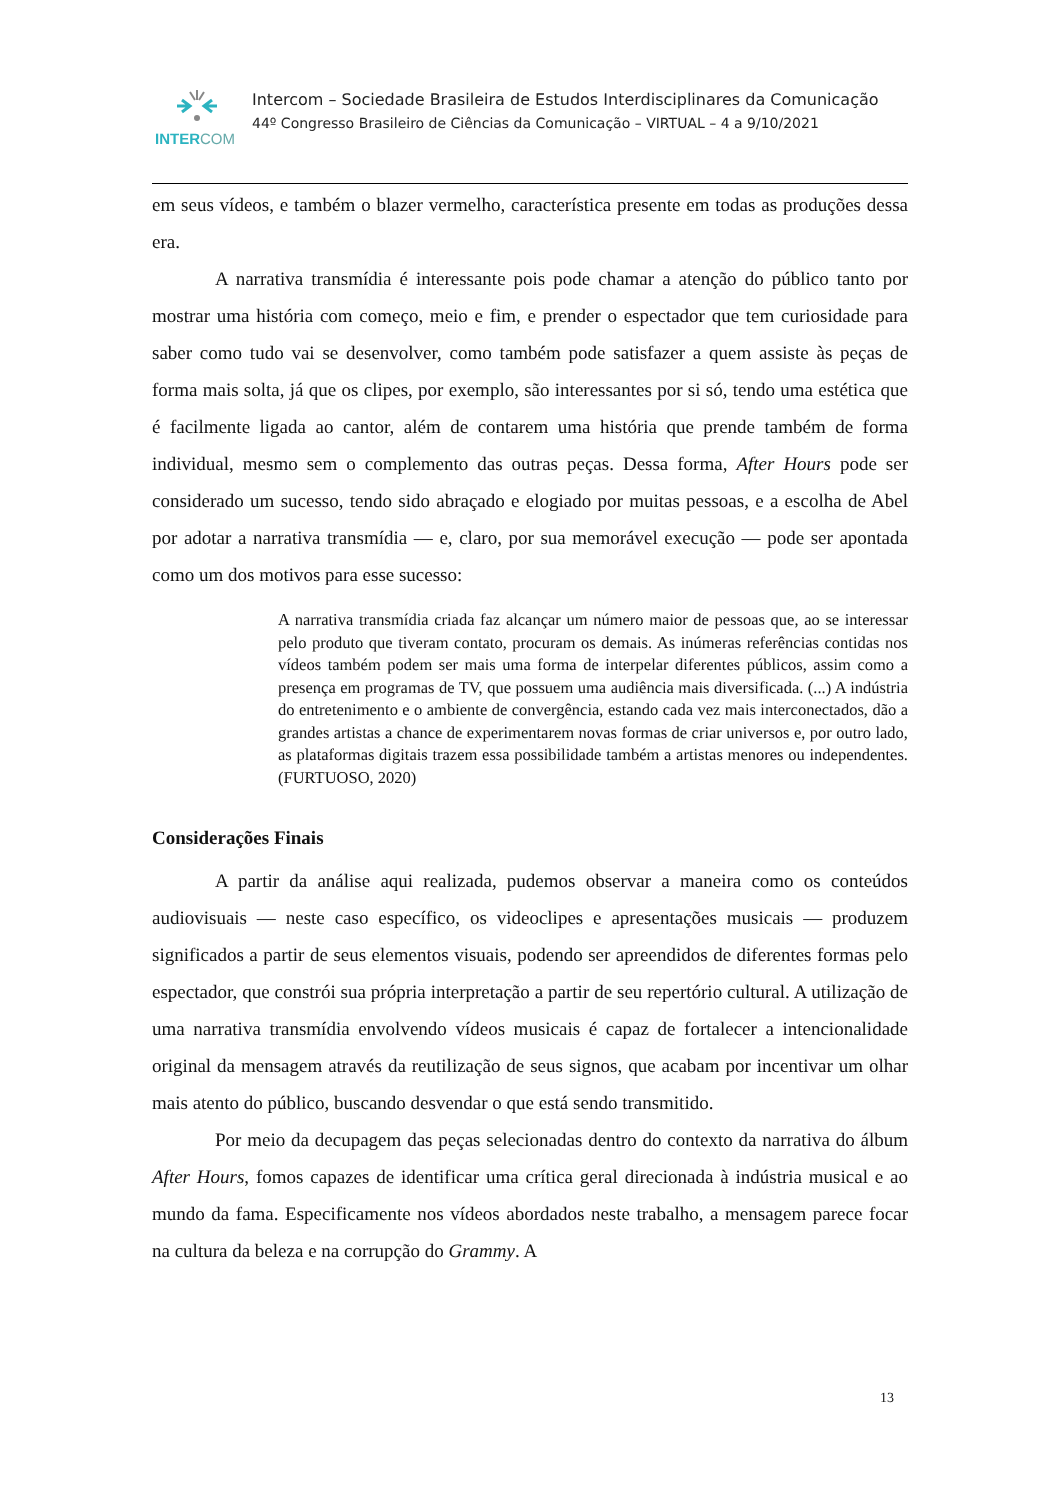INTERCOM
Intercom – Sociedade Brasileira de Estudos Interdisciplinares da Comunicação
44º Congresso Brasileiro de Ciências da Comunicação – VIRTUAL – 4 a 9/10/2021
em seus vídeos, e também o blazer vermelho, característica presente em todas as produções dessa era.
A narrativa transmídia é interessante pois pode chamar a atenção do público tanto por mostrar uma história com começo, meio e fim, e prender o espectador que tem curiosidade para saber como tudo vai se desenvolver, como também pode satisfazer a quem assiste às peças de forma mais solta, já que os clipes, por exemplo, são interessantes por si só, tendo uma estética que é facilmente ligada ao cantor, além de contarem uma história que prende também de forma individual, mesmo sem o complemento das outras peças. Dessa forma, After Hours pode ser considerado um sucesso, tendo sido abraçado e elogiado por muitas pessoas, e a escolha de Abel por adotar a narrativa transmídia — e, claro, por sua memorável execução — pode ser apontada como um dos motivos para esse sucesso:
A narrativa transmídia criada faz alcançar um número maior de pessoas que, ao se interessar pelo produto que tiveram contato, procuram os demais. As inúmeras referências contidas nos vídeos também podem ser mais uma forma de interpelar diferentes públicos, assim como a presença em programas de TV, que possuem uma audiência mais diversificada. (...) A indústria do entretenimento e o ambiente de convergência, estando cada vez mais interconectados, dão a grandes artistas a chance de experimentarem novas formas de criar universos e, por outro lado, as plataformas digitais trazem essa possibilidade também a artistas menores ou independentes. (FURTUOSO, 2020)
Considerações Finais
A partir da análise aqui realizada, pudemos observar a maneira como os conteúdos audiovisuais — neste caso específico, os videoclipes e apresentações musicais — produzem significados a partir de seus elementos visuais, podendo ser apreendidos de diferentes formas pelo espectador, que constrói sua própria interpretação a partir de seu repertório cultural. A utilização de uma narrativa transmídia envolvendo vídeos musicais é capaz de fortalecer a intencionalidade original da mensagem através da reutilização de seus signos, que acabam por incentivar um olhar mais atento do público, buscando desvendar o que está sendo transmitido.
Por meio da decupagem das peças selecionadas dentro do contexto da narrativa do álbum After Hours, fomos capazes de identificar uma crítica geral direcionada à indústria musical e ao mundo da fama. Especificamente nos vídeos abordados neste trabalho, a mensagem parece focar na cultura da beleza e na corrupção do Grammy. A
13